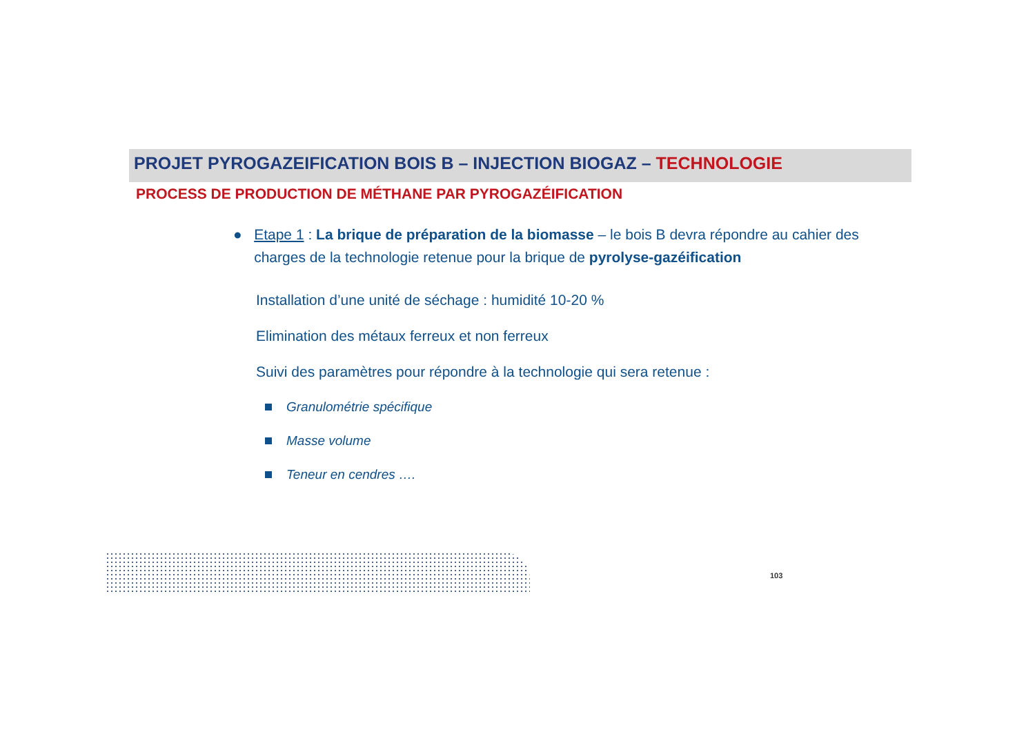PROJET PYROGAZEIFICATION BOIS B – INJECTION BIOGAZ – TECHNOLOGIE
PROCESS DE PRODUCTION DE MÉTHANE PAR PYROGAZÉIFICATION
● Etape 1 : La brique de préparation de la biomasse – le bois B devra répondre au cahier des charges de la technologie retenue pour la brique de pyrolyse-gazéification
Installation d’une unité de séchage : humidité 10-20 %
Elimination des métaux ferreux et non ferreux
Suivi des paramètres pour répondre à la technologie qui sera retenue :
Granulométrie spécifique
Masse volume
Teneur en cendres ….
103